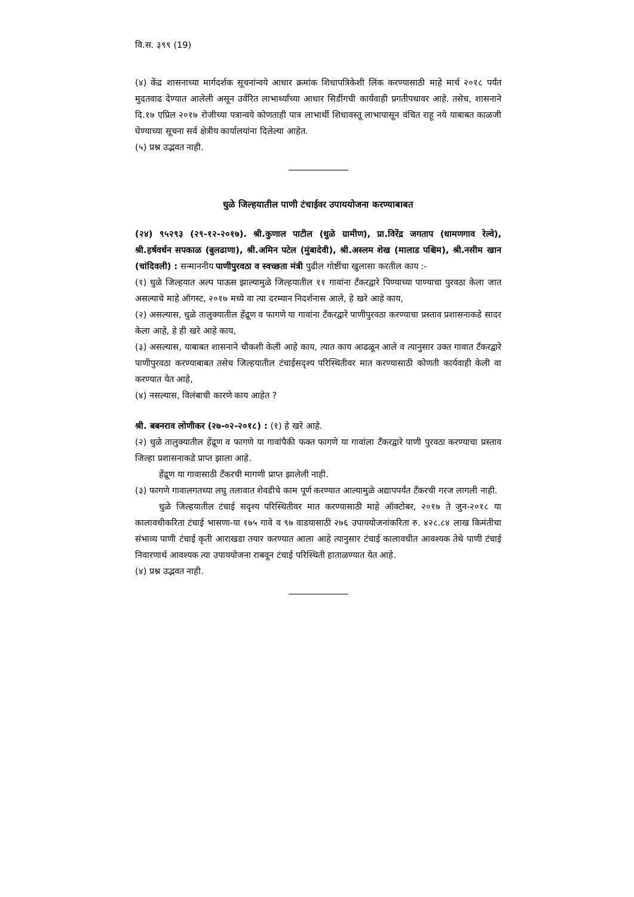वि.स. ३९९ (19)
(४) केंद्र शासनाच्या मार्गदर्शक सूचनांन्वये आधार क्रमांक शिधापत्रिकेशी लिंक करण्यासाठी माहे मार्च २०१८ पर्यंत मुदतवाढ देण्यात आलेली असून उर्वरित लाभार्थ्यांच्या आधार सिडींगची कार्यवाही प्रगतीपथावर आहे. तसेच, शासनाने दि.१७ एप्रिल २०१७ रोजीच्या पत्रान्वये कोणताही पात्र लाभार्थी शिधावस्तू लाभापासून वंचित राहू नये याबाबत काळजी घेण्याच्या सूचना सर्व क्षेत्रीय कार्यालयांना दिलेल्या आहेत.
(५) प्रश्न उद्भवत नाही.
धुळे जिल्हयातील पाणी टंचाईवर उपाययोजना करण्याबाबत
(२४) ९५२९३ (२९-१२-२०१७). श्री.कुणाल पाटील (धुळे ग्रामीण), प्रा.विरेंद्र जगताप (धामणगाव रेल्वे), श्री.हर्षवर्धन सपकाळ (बुलढाणा), श्री.अमिन पटेल (मुंबादेवी), श्री.अस्लम शेख (मालाड पश्चिम), श्री.नसीम खान (चांदिवली) : सन्माननीय पाणीपुरवठा व स्वच्छता मंत्री पुढील गोष्टींचा खुलासा करतील काय :-
(१) धुळे जिल्हयात अल्प पाऊस झाल्यामुळे जिल्हयातील ११ गावांना टँकरद्वारे पिण्याच्या पाण्याचा पुरवठा केला जात असल्याचे माहे ऑगस्ट, २०१७ मध्ये वा त्या दरम्यान निदर्शनास आले, हे खरे आहे काय,
(२) असल्यास, धुळे तालुक्यातील हेंद्रूण व फागणे या गावांना टँकरद्वारे पाणीपुरवठा करण्याचा प्रस्ताव प्रशासनाकडे सादर केला आहे, हे ही खरे आहे काय,
(३) असल्यास, याबाबत शासनाने चौकशी केली आहे काय, त्यात काय आढळून आले व त्यानुसार उक्त गावात टँकरद्वारे पाणीपुरवठा करण्याबाबत तसेच जिल्हयातील टंचाईसदृश्य परिस्थितीवर मात करण्यासाठी कोणती कार्यवाही केली वा करण्यात येत आहे,
(४) नसल्यास, विलंबाची कारणे काय आहेत ?
श्री. बबनराव लोणीकर (२७-०२-२०१८) : (१) हे खरे आहे.
(२) धुळे तालुक्यातील हेंद्रूण व फागणे या गावांपैकी फक्त फागणे या गावांला टँकरद्वारे पाणी पुरवठा करण्याचा प्रस्ताव जिल्हा प्रशासनाकडे प्राप्त झाला आहे.
हेंद्रूण या गावासाठी टँकरची मागणी प्राप्त झालेली नाही.
(३) फागणे गावालगतच्या लघु तलावात शेवडीचे काम पूर्ण करण्यात आल्यामुळे अद्यापपर्यंत टँकरची गरज लागली नाही.
धुळे जिल्हयातील टंचाई सदृश्य परिस्थितीवर मात करण्यासाठी माहे ऑक्टोबर, २०१७ ते जुन-२०१८ या कालावधीकरिता टंचाई भासणा-या १७५ गावे व ९७ वाडयासाठी २७६ उपाययोजनांकरिता रु. ४२८.८४ लाख किमंतीचा संभाव्य पाणी टंचाई कृती आराखडा तयार करण्यात आला आहे त्यानुसार टंचाई कालावधीत आवश्यक तेथे पाणी टंचाई निवारणार्थ आवश्यक त्या उपाययोजना राबवून टंचाई परिस्थिती हाताळण्यात येत आहे.
(४) प्रश्न उद्भवत नाही.